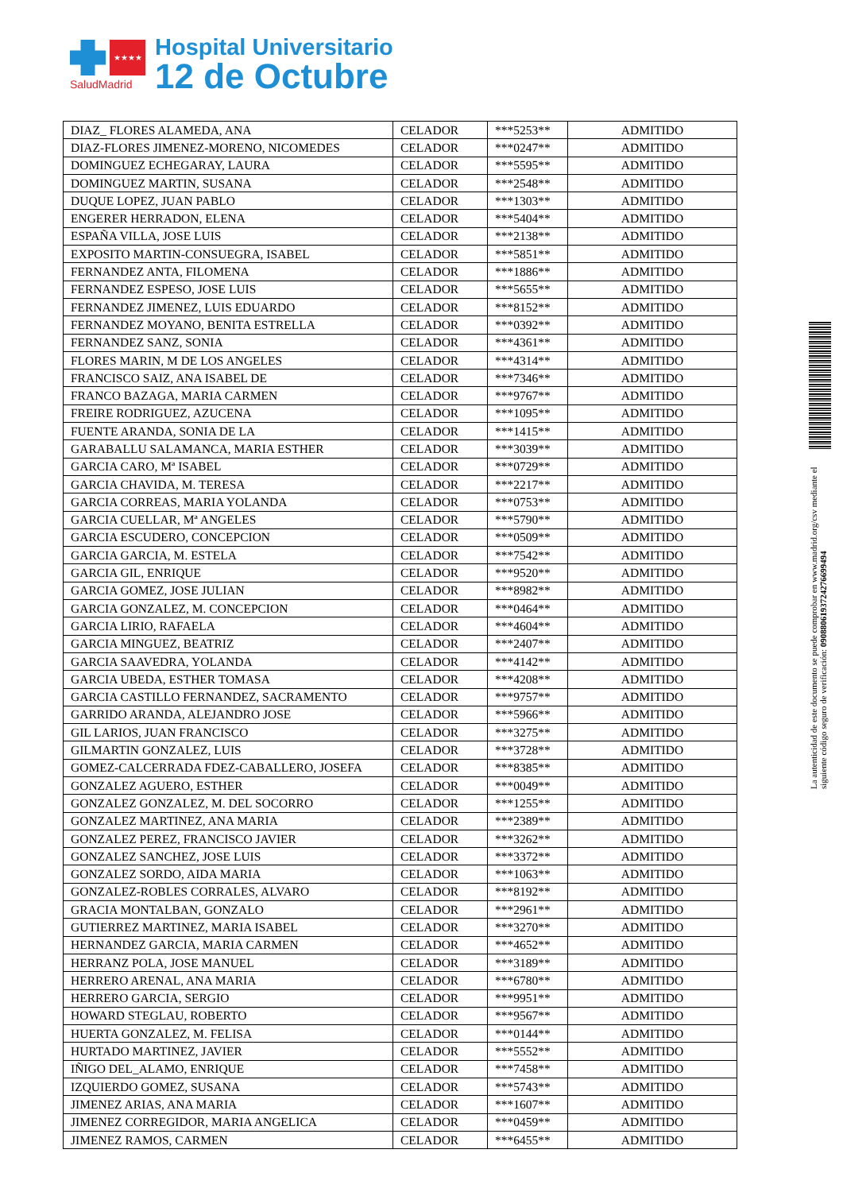★★★★
SaludMadrid
Hospital Universitario
12 de Octubre
| DIAZ_ FLORES ALAMEDA, ANA | CELADOR | ***5253** | ADMITIDO |
| DIAZ-FLORES JIMENEZ-MORENO, NICOMEDES | CELADOR | ***0247** | ADMITIDO |
| DOMINGUEZ ECHEGARAY, LAURA | CELADOR | ***5595** | ADMITIDO |
| DOMINGUEZ MARTIN, SUSANA | CELADOR | ***2548** | ADMITIDO |
| DUQUE LOPEZ, JUAN PABLO | CELADOR | ***1303** | ADMITIDO |
| ENGERER HERRADON, ELENA | CELADOR | ***5404** | ADMITIDO |
| ESPAÑA VILLA, JOSE LUIS | CELADOR | ***2138** | ADMITIDO |
| EXPOSITO MARTIN-CONSUEGRA, ISABEL | CELADOR | ***5851** | ADMITIDO |
| FERNANDEZ ANTA, FILOMENA | CELADOR | ***1886** | ADMITIDO |
| FERNANDEZ ESPESO, JOSE LUIS | CELADOR | ***5655** | ADMITIDO |
| FERNANDEZ JIMENEZ, LUIS EDUARDO | CELADOR | ***8152** | ADMITIDO |
| FERNANDEZ MOYANO, BENITA ESTRELLA | CELADOR | ***0392** | ADMITIDO |
| FERNANDEZ SANZ, SONIA | CELADOR | ***4361** | ADMITIDO |
| FLORES MARIN, M DE LOS ANGELES | CELADOR | ***4314** | ADMITIDO |
| FRANCISCO SAIZ, ANA ISABEL DE | CELADOR | ***7346** | ADMITIDO |
| FRANCO BAZAGA, MARIA CARMEN | CELADOR | ***9767** | ADMITIDO |
| FREIRE RODRIGUEZ, AZUCENA | CELADOR | ***1095** | ADMITIDO |
| FUENTE ARANDA, SONIA DE LA | CELADOR | ***1415** | ADMITIDO |
| GARABALLU SALAMANCA, MARIA ESTHER | CELADOR | ***3039** | ADMITIDO |
| GARCIA CARO, Mª ISABEL | CELADOR | ***0729** | ADMITIDO |
| GARCIA CHAVIDA, M. TERESA | CELADOR | ***2217** | ADMITIDO |
| GARCIA CORREAS, MARIA YOLANDA | CELADOR | ***0753** | ADMITIDO |
| GARCIA CUELLAR, Mª ANGELES | CELADOR | ***5790** | ADMITIDO |
| GARCIA ESCUDERO, CONCEPCION | CELADOR | ***0509** | ADMITIDO |
| GARCIA GARCIA, M. ESTELA | CELADOR | ***7542** | ADMITIDO |
| GARCIA GIL, ENRIQUE | CELADOR | ***9520** | ADMITIDO |
| GARCIA GOMEZ, JOSE JULIAN | CELADOR | ***8982** | ADMITIDO |
| GARCIA GONZALEZ, M. CONCEPCION | CELADOR | ***0464** | ADMITIDO |
| GARCIA LIRIO, RAFAELA | CELADOR | ***4604** | ADMITIDO |
| GARCIA MINGUEZ, BEATRIZ | CELADOR | ***2407** | ADMITIDO |
| GARCIA SAAVEDRA, YOLANDA | CELADOR | ***4142** | ADMITIDO |
| GARCIA UBEDA, ESTHER TOMASA | CELADOR | ***4208** | ADMITIDO |
| GARCIA CASTILLO FERNANDEZ, SACRAMENTO | CELADOR | ***9757** | ADMITIDO |
| GARRIDO ARANDA, ALEJANDRO JOSE | CELADOR | ***5966** | ADMITIDO |
| GIL LARIOS, JUAN FRANCISCO | CELADOR | ***3275** | ADMITIDO |
| GILMARTIN GONZALEZ, LUIS | CELADOR | ***3728** | ADMITIDO |
| GOMEZ-CALCERRADA FDEZ-CABALLERO, JOSEFA | CELADOR | ***8385** | ADMITIDO |
| GONZALEZ AGUERO, ESTHER | CELADOR | ***0049** | ADMITIDO |
| GONZALEZ GONZALEZ, M. DEL SOCORRO | CELADOR | ***1255** | ADMITIDO |
| GONZALEZ MARTINEZ, ANA MARIA | CELADOR | ***2389** | ADMITIDO |
| GONZALEZ PEREZ, FRANCISCO JAVIER | CELADOR | ***3262** | ADMITIDO |
| GONZALEZ SANCHEZ, JOSE LUIS | CELADOR | ***3372** | ADMITIDO |
| GONZALEZ SORDO, AIDA MARIA | CELADOR | ***1063** | ADMITIDO |
| GONZALEZ-ROBLES CORRALES, ALVARO | CELADOR | ***8192** | ADMITIDO |
| GRACIA MONTALBAN, GONZALO | CELADOR | ***2961** | ADMITIDO |
| GUTIERREZ MARTINEZ, MARIA ISABEL | CELADOR | ***3270** | ADMITIDO |
| HERNANDEZ GARCIA, MARIA CARMEN | CELADOR | ***4652** | ADMITIDO |
| HERRANZ POLA, JOSE MANUEL | CELADOR | ***3189** | ADMITIDO |
| HERRERO ARENAL, ANA MARIA | CELADOR | ***6780** | ADMITIDO |
| HERRERO GARCIA, SERGIO | CELADOR | ***9951** | ADMITIDO |
| HOWARD STEGLAU, ROBERTO | CELADOR | ***9567** | ADMITIDO |
| HUERTA GONZALEZ, M. FELISA | CELADOR | ***0144** | ADMITIDO |
| HURTADO MARTINEZ, JAVIER | CELADOR | ***5552** | ADMITIDO |
| IÑIGO DEL_ALAMO, ENRIQUE | CELADOR | ***7458** | ADMITIDO |
| IZQUIERDO GOMEZ, SUSANA | CELADOR | ***5743** | ADMITIDO |
| JIMENEZ ARIAS, ANA MARIA | CELADOR | ***1607** | ADMITIDO |
| JIMENEZ CORREGIDOR, MARIA ANGELICA | CELADOR | ***0459** | ADMITIDO |
| JIMENEZ RAMOS, CARMEN | CELADOR | ***6455** | ADMITIDO |
La autenticidad de este documento se puede comprobar en www.madrid.org/csv mediante el siguiente código seguro de verificación: 0908806193724276699494